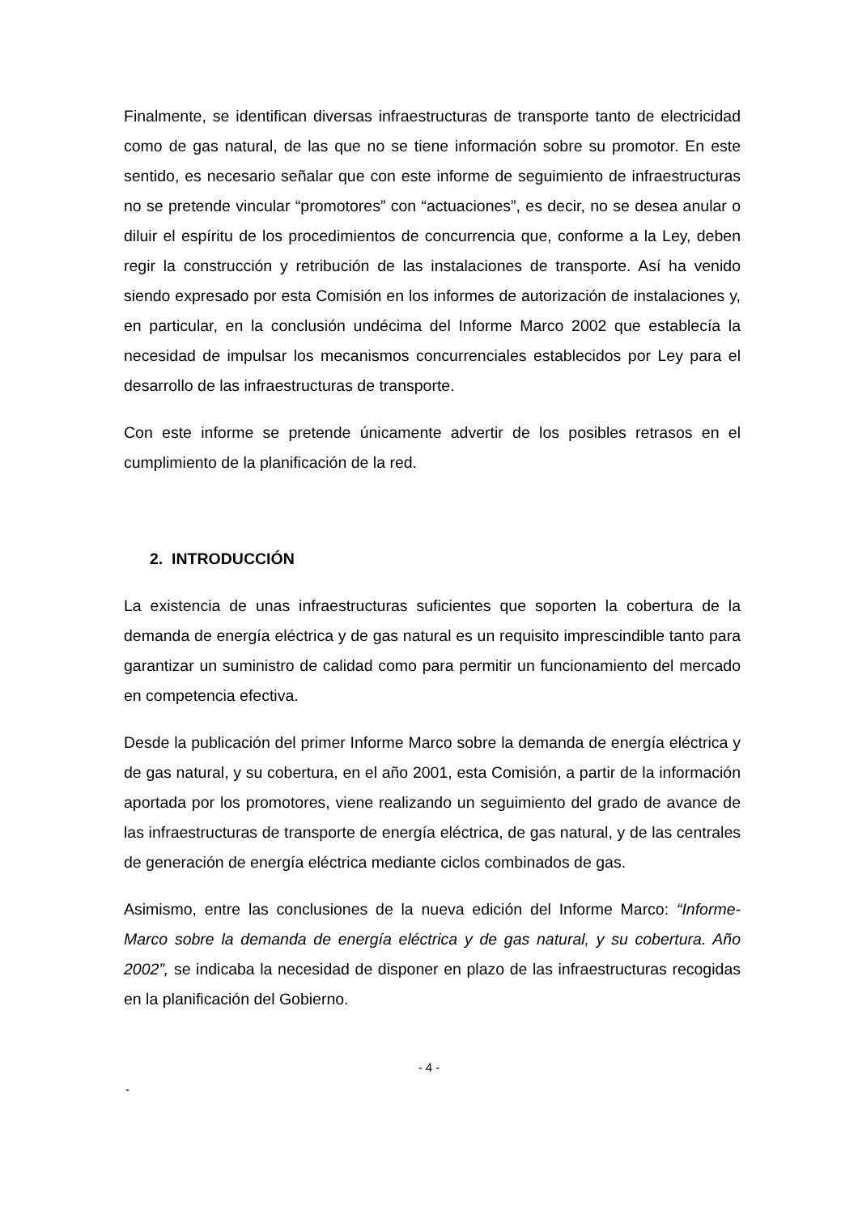Finalmente, se identifican diversas infraestructuras de transporte tanto de electricidad como de gas natural, de las que no se tiene información sobre su promotor. En este sentido, es necesario señalar que con este informe de seguimiento de infraestructuras no se pretende vincular “promotores” con “actuaciones”, es decir, no se desea anular o diluir el espíritu de los procedimientos de concurrencia que, conforme a la Ley, deben regir la construcción y retribución de las instalaciones de transporte. Así ha venido siendo expresado por esta Comisión en los informes de autorización de instalaciones y, en particular, en la conclusión undécima del Informe Marco 2002 que establecía la necesidad de impulsar los mecanismos concurrenciales establecidos por Ley para el desarrollo de las infraestructuras de transporte.
Con este informe se pretende únicamente advertir de los posibles retrasos en el cumplimiento de la planificación de la red.
2. INTRODUCCIÓN
La existencia de unas infraestructuras suficientes que soporten la cobertura de la demanda de energía eléctrica y de gas natural es un requisito imprescindible tanto para garantizar un suministro de calidad como para permitir un funcionamiento del mercado en competencia efectiva.
Desde la publicación del primer Informe Marco sobre la demanda de energía eléctrica y de gas natural, y su cobertura, en el año 2001, esta Comisión, a partir de la información aportada por los promotores, viene realizando un seguimiento del grado de avance de las infraestructuras de transporte de energía eléctrica, de gas natural, y de las centrales de generación de energía eléctrica mediante ciclos combinados de gas.
Asimismo, entre las conclusiones de la nueva edición del Informe Marco: “Informe-Marco sobre la demanda de energía eléctrica y de gas natural, y su cobertura. Año 2002”, se indicaba la necesidad de disponer en plazo de las infraestructuras recogidas en la planificación del Gobierno.
- 4 -
-